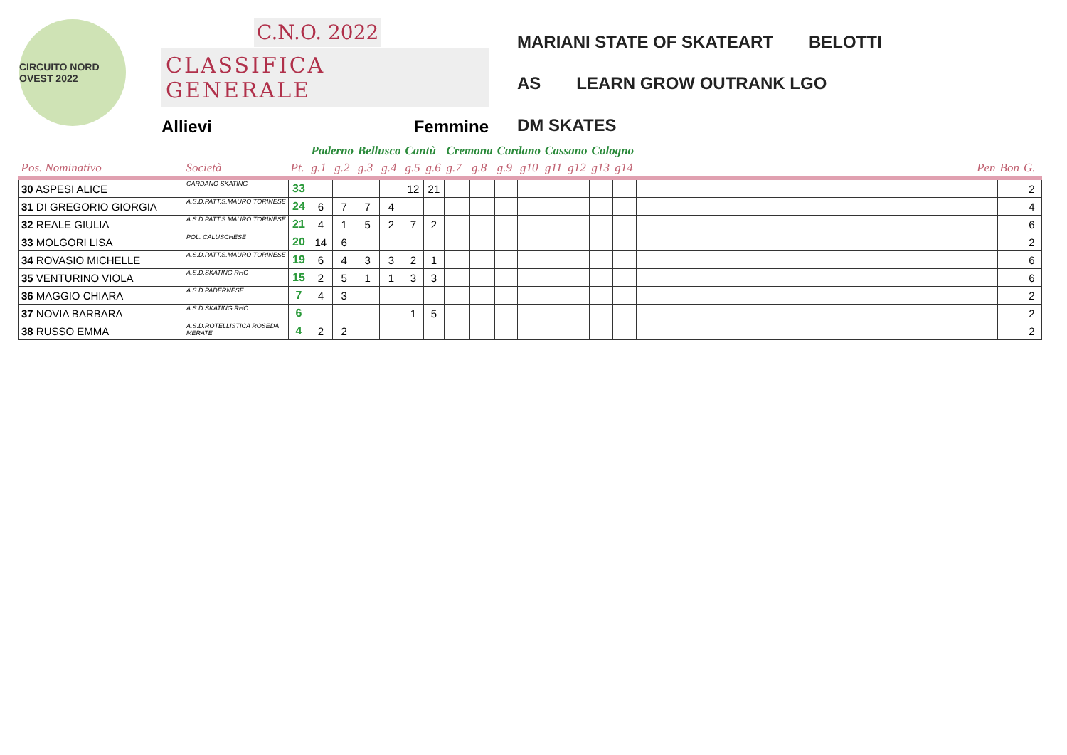CIRCUITO NORD OVEST 2022
C.N.O. 2022
CLASSIFICA GENERALE
Allievi Femmine
MARIANI STATE OF SKATEART BELOTTI AS LEARN GROW OUTRANK LGO DM SKATES
| | | | Paderno | | Bellusco | | Cantù | | Cremona | | Cardano | | Cassano | | Cologno | | | | | |
| Pos. Nominativo | Società | Pt. | g.1 | g.2 | g.3 | g.4 | g.5 | g.6 | g.7 | g.8 | g.9 | g10 | g11 | g12 | g13 | g14 | | Pen | Bon | G. |
| 30 ASPESI ALICE | CARDANO SKATING | 33 | | | | | 12 | 21 | | | | | | | | | | | | 2 |
| 31 DI GREGORIO GIORGIA | A.S.D.PATT.S.MAURO TORINESE | 24 | 6 | 7 | 7 | 4 | | | | | | | | | | | | | | 4 |
| 32 REALE GIULIA | A.S.D.PATT.S.MAURO TORINESE | 21 | 4 | 1 | 5 | 2 | 7 | 2 | | | | | | | | | | | | 6 |
| 33 MOLGORI LISA | POL. CALUSCHESE | 20 | 14 | 6 | | | | | | | | | | | | | | | | 2 |
| 34 ROVASIO MICHELLE | A.S.D.PATT.S.MAURO TORINESE | 19 | 6 | 4 | 3 | 3 | 2 | 1 | | | | | | | | | | | | 6 |
| 35 VENTURINO VIOLA | A.S.D.SKATING RHO | 15 | 2 | 5 | 1 | 1 | 3 | 3 | | | | | | | | | | | | 6 |
| 36 MAGGIO CHIARA | A.S.D.PADERNESE | 7 | 4 | 3 | | | | | | | | | | | | | | | | 2 |
| 37 NOVIA BARBARA | A.S.D.SKATING RHO | 6 | | | | | 1 | 5 | | | | | | | | | | | | 2 |
| 38 RUSSO EMMA | A.S.D.ROTELLISTICA ROSEDA MERATE | 4 | 2 | 2 | | | | | | | | | | | | | | | | 2 |